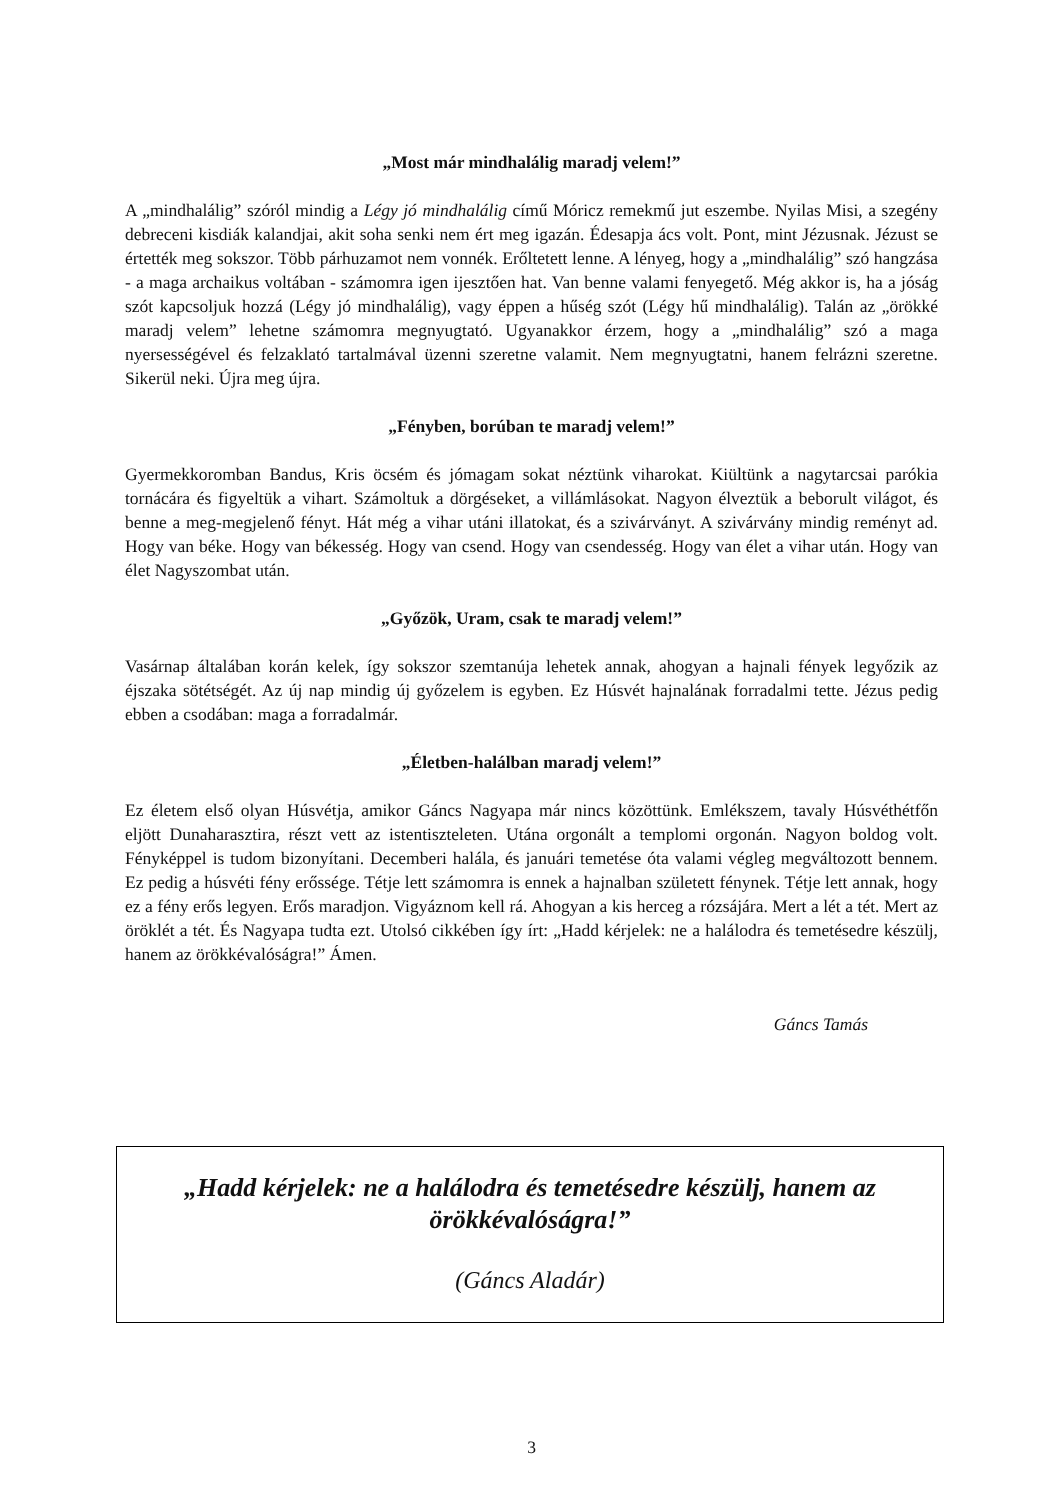„Most már mindhalálig maradj velem!”
A „mindhalálig” szóról mindig a Légy jó mindhalálig című Móricz remekmű jut eszembe. Nyilas Misi, a szegény debreceni kisdiák kalandjai, akit soha senki nem ért meg igazán. Édesapja ács volt. Pont, mint Jézusnak. Jézust se értették meg sokszor. Több párhuzamot nem vonnék. Erőltetett lenne. A lényeg, hogy a „mindhalálig” szó hangzása - a maga archaikus voltában - számomra igen ijesztően hat. Van benne valami fenyegető. Még akkor is, ha a jóság szót kapcsoljuk hozzá (Légy jó mindhalálig), vagy éppen a hűség szót (Légy hű mindhalálig). Talán az „örökké maradj velem” lehetne számomra megnyugtató. Ugyanakkor érzem, hogy a „mindhalálig” szó a maga nyersességével és felzaklató tartalmával üzenni szeretne valamit. Nem megnyugtatni, hanem felrázni szeretne. Sikerül neki. Újra meg újra.
„Fényben, borúban te maradj velem!”
Gyermekkoromban Bandus, Kris öcsém és jómagam sokat néztünk viharokat. Kiültünk a nagytarcsai parókia tornácára és figyeltük a vihart. Számoltuk a dörgéseket, a villámlásokat. Nagyon élveztük a beborult világot, és benne a meg-megjelenő fényt. Hát még a vihar utáni illatokat, és a szivárványt. A szivárvány mindig reményt ad. Hogy van béke. Hogy van békesség. Hogy van csend. Hogy van csendesség. Hogy van élet a vihar után. Hogy van élet Nagyszombat után.
„Győzök, Uram, csak te maradj velem!”
Vasárnap általában korán kelek, így sokszor szemtanúja lehetek annak, ahogyan a hajnali fények legyőzik az éjszaka sötétségét. Az új nap mindig új győzelem is egyben. Ez Húsvét hajnalának forradalmi tette. Jézus pedig ebben a csodában: maga a forradalmár.
„Életben-halálban maradj velem!”
Ez életem első olyan Húsvétja, amikor Gáncs Nagyapa már nincs közöttünk. Emlékszem, tavaly Húsvéthétfőn eljött Dunaharasztira, részt vett az istentiszteleten. Utána orgonált a templomi orgonán. Nagyon boldog volt. Fényképpel is tudom bizonyítani. Decemberi halála, és januári temetése óta valami végleg megváltozott bennem. Ez pedig a húsvéti fény erőssége. Tétje lett számomra is ennek a hajnalban született fénynek. Tétje lett annak, hogy ez a fény erős legyen. Erős maradjon. Vigyáznom kell rá. Ahogyan a kis herceg a rózsájára. Mert a lét a tét. Mert az öröklét a tét. És Nagyapa tudta ezt. Utolsó cikkében így írt: „Hadd kérjelek: ne a halálodra és temetésedre készülj, hanem az örökkévalóságra!” Ámen.
Gáncs Tamás
„Hadd kérjelek: ne a halálodra és temetésedre készülj, hanem az örökkévalóságra!”
(Gáncs Aladár)
3